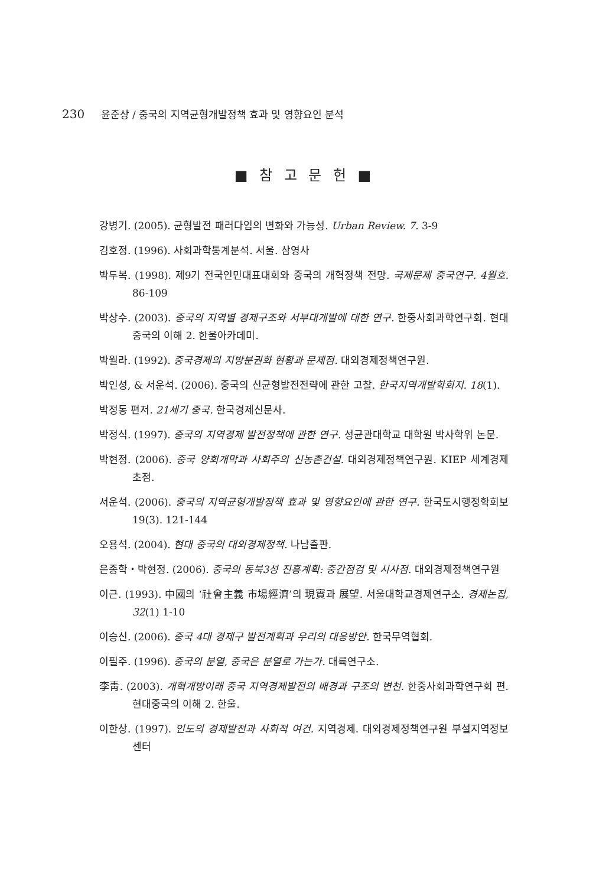230 윤준상 / 중국의 지역균형개발정책 효과 및 영향요인 분석
■ 참 고 문 헌 ■
강병기. (2005). 균형발전 패러다임의 변화와 가능성. Urban Review. 7. 3-9
김호정. (1996). 사회과학통계분석. 서울. 삼영사
박두복. (1998). 제9기 전국인민대표대회와 중국의 개혁정책 전망. 국제문제 중국연구. 4월호. 86-109
박상수. (2003). 중국의 지역별 경제구조와 서부대개발에 대한 연구. 한중사회과학연구회. 현대 중국의 이해 2. 한울아카데미.
박월라. (1992). 중국경제의 지방분권화 현황과 문제점. 대외경제정책연구원.
박인성, & 서운석. (2006). 중국의 신균형발전전략에 관한 고찰. 한국지역개발학회지. 18(1).
박정동 편저. 21세기 중국. 한국경제신문사.
박정식. (1997). 중국의 지역경제 발전정책에 관한 연구. 성균관대학교 대학원 박사학위 논문.
박현정. (2006). 중국 양회개막과 사회주의 신농촌건설. 대외경제정책연구원. KIEP 세계경제 초점.
서운석. (2006). 중국의 지역균형개발정책 효과 및 영향요인에 관한 연구. 한국도시행정학회보 19(3). 121-144
오용석. (2004). 현대 중국의 대외경제정책. 나남출판.
은종학・박현정. (2006). 중국의 동북3성 진흥계획: 중간점검 및 시사점. 대외경제정책연구원
이근. (1993). 中國의 ‘社會主義 市場經濟’의 現實과 展望. 서울대학교경제연구소. 경제논집, 32(1) 1-10
이승신. (2006). 중국 4대 경제구 발전계획과 우리의 대응방안. 한국무역협회.
이필주. (1996). 중국의 분열, 중국은 분열로 가는가. 대륙연구소.
李靑. (2003). 개혁개방이래 중국 지역경제발전의 배경과 구조의 변천. 한중사회과학연구회 편. 현대중국의 이해 2. 한울.
이한상. (1997). 인도의 경제발전과 사회적 여건. 지역경제. 대외경제정책연구원 부설지역정보센터